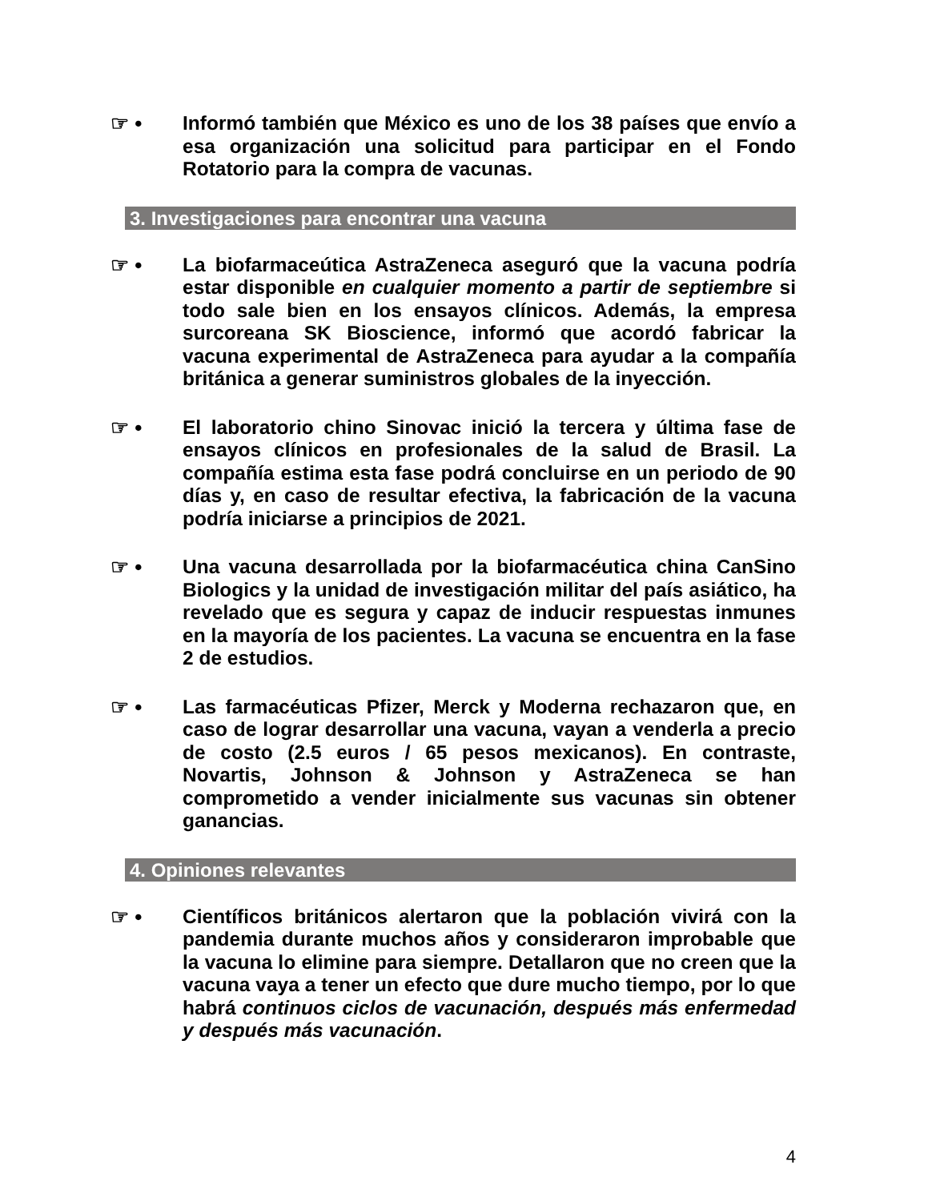☞ •
Informó también que México es uno de los 38 países que envío a esa organización una solicitud para participar en el Fondo Rotatorio para la compra de vacunas.
3. Investigaciones para encontrar una vacuna
☞ •
La biofarmaceútica AstraZeneca aseguró que la vacuna podría estar disponible en cualquier momento a partir de septiembre si todo sale bien en los ensayos clínicos. Además, la empresa surcoreana SK Bioscience, informó que acordó fabricar la vacuna experimental de AstraZeneca para ayudar a la compañía británica a generar suministros globales de la inyección.
☞ •
El laboratorio chino Sinovac inició la tercera y última fase de ensayos clínicos en profesionales de la salud de Brasil. La compañía estima esta fase podrá concluirse en un periodo de 90 días y, en caso de resultar efectiva, la fabricación de la vacuna podría iniciarse a principios de 2021.
☞ •
Una vacuna desarrollada por la biofarmacéutica china CanSino Biologics y la unidad de investigación militar del país asiático, ha revelado que es segura y capaz de inducir respuestas inmunes en la mayoría de los pacientes. La vacuna se encuentra en la fase 2 de estudios.
☞ •
Las farmacéuticas Pfizer, Merck y Moderna rechazaron que, en caso de lograr desarrollar una vacuna, vayan a venderla a precio de costo (2.5 euros / 65 pesos mexicanos). En contraste, Novartis, Johnson & Johnson y AstraZeneca se han comprometido a vender inicialmente sus vacunas sin obtener ganancias.
4. Opiniones relevantes
☞ •
Científicos británicos alertaron que la población vivirá con la pandemia durante muchos años y consideraron improbable que la vacuna lo elimine para siempre. Detallaron que no creen que la vacuna vaya a tener un efecto que dure mucho tiempo, por lo que habrá continuos ciclos de vacunación, después más enfermedad y después más vacunación.
4